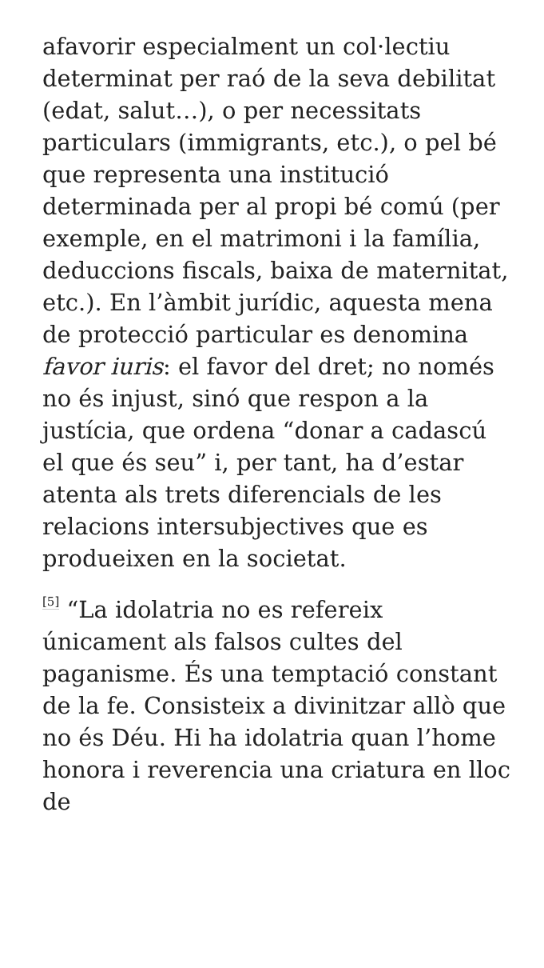afavorir especialment un col·lectiu determinat per raó de la seva debilitat (edat, salut…), o per necessitats particulars (immigrants, etc.), o pel bé que representa una institució determinada per al propi bé comú (per exemple, en el matrimoni i la família, deduccions fiscals, baixa de maternitat, etc.). En l’àmbit jurídic, aquesta mena de protecció particular es denomina favor iuris: el favor del dret; no només no és injust, sinó que respon a la justícia, que ordena “donar a cadascú el que és seu” i, per tant, ha d’estar atenta als trets diferencials de les relacions intersubjectives que es produeixen en la societat.
<sup>[5]</sup> “La idolatria no es refereix únicament als falsos cultes del paganisme. És una temptació constant de la fe. Consisteix a divinitzar allò que no és Déu. Hi ha idolatria quan l’home honora i reverencia una criatura en lloc de